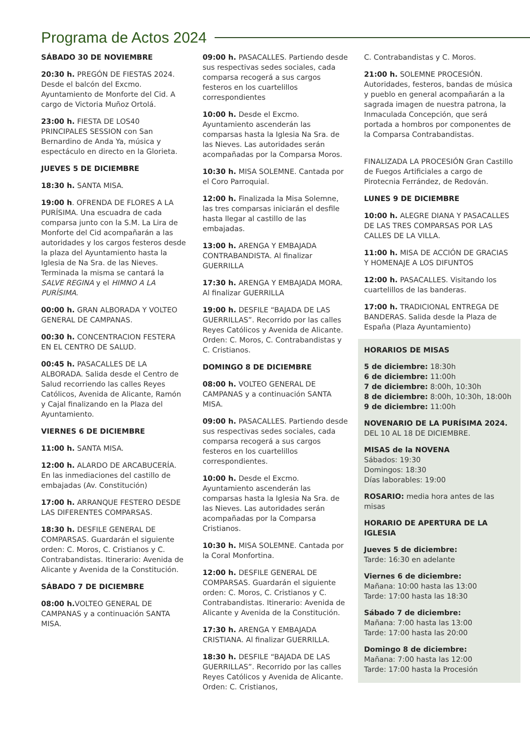Programa de Actos 2024
SÁBADO 30 DE NOVIEMBRE
20:30 h. PREGÓN DE FIESTAS 2024. Desde el balcón del Excmo. Ayuntamiento de Monforte del Cid. A cargo de Victoria Muñoz Ortolá.
23:00 h. FIESTA DE LOS40 PRINCIPALES SESSION con San Bernardino de Anda Ya, música y espectáculo en directo en la Glorieta.
JUEVES 5 DE DICIEMBRE
18:30 h. SANTA MISA.
19:00 h. OFRENDA DE FLORES A LA PURÍSIMA. Una escuadra de cada comparsa junto con la S.M. La Lira de Monforte del Cid acompañarán a las autoridades y los cargos festeros desde la plaza del Ayuntamiento hasta la Iglesia de Na Sra. de las Nieves. Terminada la misma se cantará la SALVE REGINA y el HIMNO A LA PURÍSIMA.
00:00 h. GRAN ALBORADA Y VOLTEO GENERAL DE CAMPANAS.
00:30 h. CONCENTRACION FESTERA EN EL CENTRO DE SALUD.
00:45 h. PASACALLES DE LA ALBORADA. Salida desde el Centro de Salud recorriendo las calles Reyes Católicos, Avenida de Alicante, Ramón y Cajal finalizando en la Plaza del Ayuntamiento.
VIERNES 6 DE DICIEMBRE
11:00 h. SANTA MISA.
12:00 h. ALARDO DE ARCABUCERÍA. En las inmediaciones del castillo de embajadas (Av. Constitución)
17:00 h. ARRANQUE FESTERO DESDE LAS DIFERENTES COMPARSAS.
18:30 h. DESFILE GENERAL DE COMPARSAS. Guardarán el siguiente orden: C. Moros, C. Cristianos y C. Contrabandistas. Itinerario: Avenida de Alicante y Avenida de la Constitución.
SÁBADO 7 DE DICIEMBRE
08:00 h. VOLTEO GENERAL DE CAMPANAS y a continuación SANTA MISA.
09:00 h. PASACALLES. Partiendo desde sus respectivas sedes sociales, cada comparsa recogerá a sus cargos festeros en los cuartelillos correspondientes
10:00 h. Desde el Excmo. Ayuntamiento ascenderán las comparsas hasta la Iglesia Na Sra. de las Nieves. Las autoridades serán acompañadas por la Comparsa Moros.
10:30 h. MISA SOLEMNE. Cantada por el Coro Parroquial.
12:00 h. Finalizada la Misa Solemne, las tres comparsas iniciarán el desfile hasta llegar al castillo de las embajadas.
13:00 h. ARENGA Y EMBAJADA CONTRABANDISTA. Al finalizar GUERRILLA
17:30 h. ARENGA Y EMBAJADA MORA. Al finalizar GUERRILLA
19:00 h. DESFILE “BAJADA DE LAS GUERRILLAS”. Recorrido por las calles Reyes Católicos y Avenida de Alicante. Orden: C. Moros, C. Contrabandistas y C. Cristianos.
DOMINGO 8 DE DICIEMBRE
08:00 h. VOLTEO GENERAL DE CAMPANAS y a continuación SANTA MISA.
09:00 h. PASACALLES. Partiendo desde sus respectivas sedes sociales, cada comparsa recogerá a sus cargos festeros en los cuartelillos correspondientes.
10:00 h. Desde el Excmo. Ayuntamiento ascenderán las comparsas hasta la Iglesia Na Sra. de las Nieves. Las autoridades serán acompañadas por la Comparsa Cristianos.
10:30 h. MISA SOLEMNE. Cantada por la Coral Monfortina.
12:00 h. DESFILE GENERAL DE COMPARSAS. Guardarán el siguiente orden: C. Moros, C. Cristianos y C. Contrabandistas. Itinerario: Avenida de Alicante y Avenida de la Constitución.
17:30 h. ARENGA Y EMBAJADA CRISTIANA. Al finalizar GUERRILLA.
18:30 h. DESFILE “BAJADA DE LAS GUERRILLAS”. Recorrido por las calles Reyes Católicos y Avenida de Alicante. Orden: C. Cristianos,
C. Contrabandistas y C. Moros.
21:00 h. SOLEMNE PROCESIÓN. Autoridades, festeros, bandas de música y pueblo en general acompañarán a la sagrada imagen de nuestra patrona, la Inmaculada Concepción, que será portada a hombros por componentes de la Comparsa Contrabandistas.
FINALIZADA LA PROCESIÓN Gran Castillo de Fuegos Artificiales a cargo de Pirotecnia Ferrández, de Redován.
LUNES 9 DE DICIEMBRE
10:00 h. ALEGRE DIANA Y PASACALLES DE LAS TRES COMPARSAS POR LAS CALLES DE LA VILLA.
11:00 h. MISA DE ACCIÓN DE GRACIAS Y HOMENAJE A LOS DIFUNTOS
12:00 h. PASACALLES. Visitando los cuartelillos de las banderas.
17:00 h. TRADICIONAL ENTREGA DE BANDERAS. Salida desde la Plaza de España (Plaza Ayuntamiento)
HORARIOS DE MISAS
5 de diciembre: 18:30h
6 de diciembre: 11:00h
7 de diciembre: 8:00h, 10:30h
8 de diciembre: 8:00h, 10:30h, 18:00h
9 de diciembre: 11:00h
NOVENARIO DE LA PURÍSIMA 2024. DEL 10 AL 18 DE DICIEMBRE.
MISAS de la NOVENA
Sábados: 19:30
Domingos: 18:30
Días laborables: 19:00
ROSARIO: media hora antes de las misas
HORARIO DE APERTURA DE LA IGLESIA
Jueves 5 de diciembre:
Tarde: 16:30 en adelante
Viernes 6 de diciembre:
Mañana: 10:00 hasta las 13:00
Tarde: 17:00 hasta las 18:30
Sábado 7 de diciembre:
Mañana: 7:00 hasta las 13:00
Tarde: 17:00 hasta las 20:00
Domingo 8 de diciembre:
Mañana: 7:00 hasta las 12:00
Tarde: 17:00 hasta la Procesión